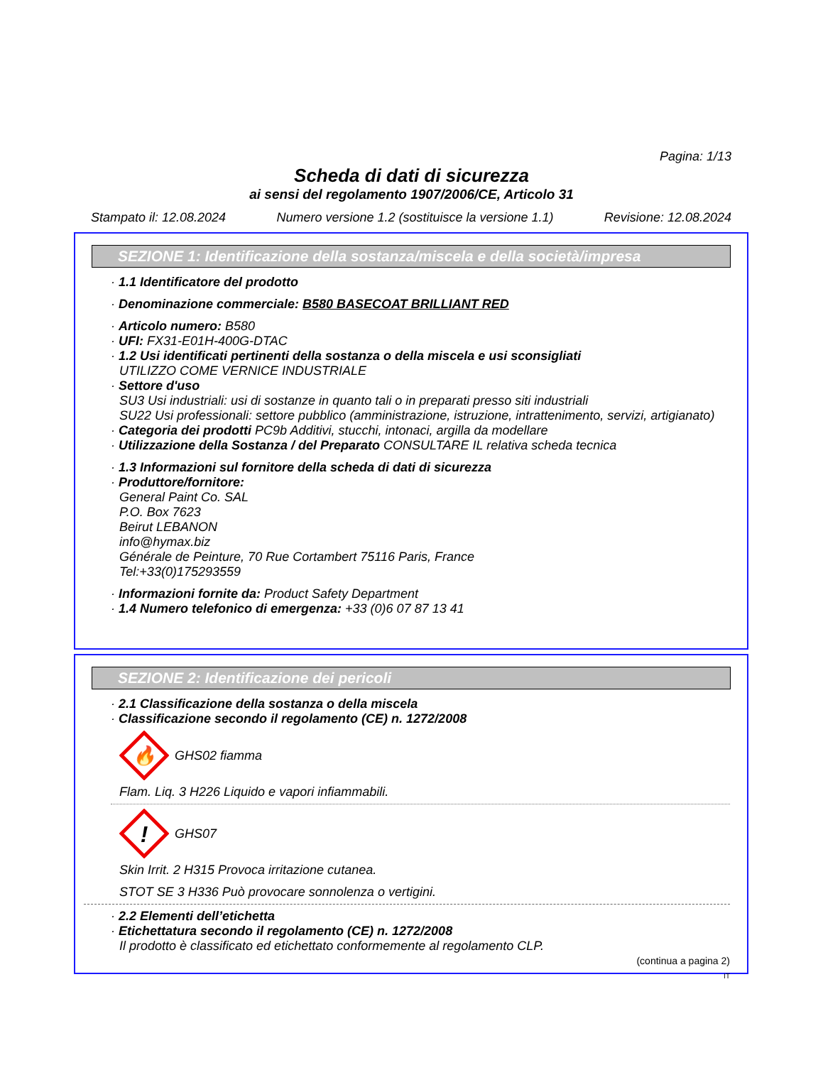Pagina: 1/13
Scheda di dati di sicurezza
ai sensi del regolamento 1907/2006/CE, Articolo 31
Stampato il: 12.08.2024 Numero versione 1.2 (sostituisce la versione 1.1) Revisione: 12.08.2024
SEZIONE 1: Identificazione della sostanza/miscela e della società/impresa
· 1.1 Identificatore del prodotto
· Denominazione commerciale: B580 BASECOAT BRILLIANT RED
· Articolo numero: B580
· UFI: FX31-E01H-400G-DTAC
· 1.2 Usi identificati pertinenti della sostanza o della miscela e usi sconsigliati
UTILIZZO COME VERNICE INDUSTRIALE
· Settore d'uso
SU3 Usi industriali: usi di sostanze in quanto tali o in preparati presso siti industriali
SU22 Usi professionali: settore pubblico (amministrazione, istruzione, intrattenimento, servizi, artigianato)
· Categoria dei prodotti PC9b Additivi, stucchi, intonaci, argilla da modellare
· Utilizzazione della Sostanza / del Preparato CONSULTARE IL relativa scheda tecnica
· 1.3 Informazioni sul fornitore della scheda di dati di sicurezza
· Produttore/fornitore:
General Paint Co. SAL
P.O. Box 7623
Beirut LEBANON
info@hymax.biz
Générale de Peinture, 70 Rue Cortambert 75116 Paris, France
Tel:+33(0)175293559
· Informazioni fornite da: Product Safety Department
· 1.4 Numero telefonico di emergenza: +33 (0)6 07 87 13 41
SEZIONE 2: Identificazione dei pericoli
· 2.1 Classificazione della sostanza o della miscela
· Classificazione secondo il regolamento (CE) n. 1272/2008
🔥
GHS02 fiamma
Flam. Liq. 3 H226 Liquido e vapori infiammabili.
!
GHS07
Skin Irrit. 2 H315 Provoca irritazione cutanea.
STOT SE 3 H336 Può provocare sonnolenza o vertigini.
· 2.2 Elementi dell’etichetta
· Etichettatura secondo il regolamento (CE) n. 1272/2008
Il prodotto è classificato ed etichettato conformemente al regolamento CLP.
(continua a pagina 2)
IT